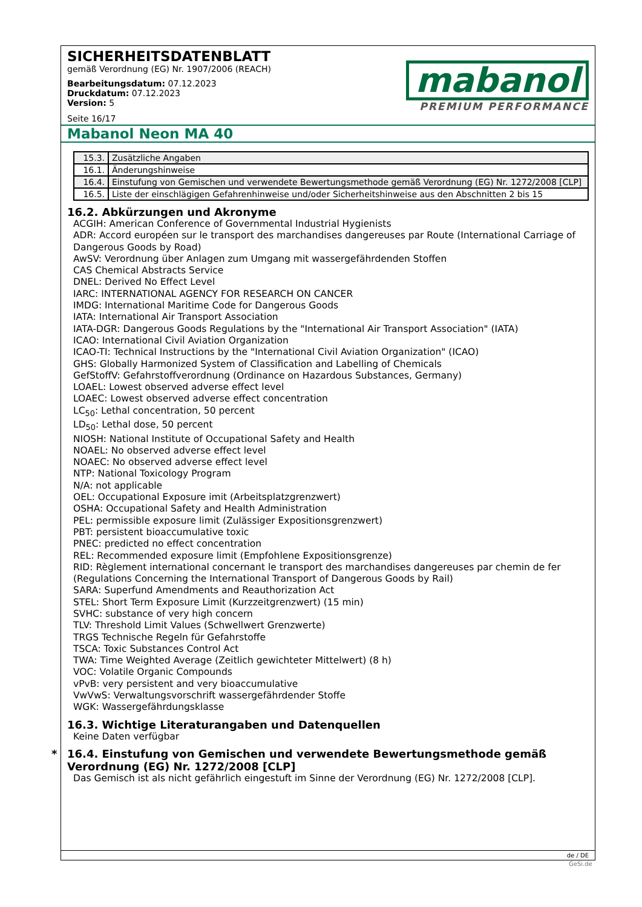SICHERHEITSDATENBLATT
gemäß Verordnung (EG) Nr. 1907/2006 (REACH)
Bearbeitungsdatum: 07.12.2023
Druckdatum: 07.12.2023
Version: 5
Seite 16/17
mabanol
PREMIUM PERFORMANCE
Mabanol Neon MA 40
| 15.3. | Zusätzliche Angaben |
| 16.1. | Änderungshinweise |
| 16.4. | Einstufung von Gemischen und verwendete Bewertungsmethode gemäß Verordnung (EG) Nr. 1272/2008 [CLP] |
| 16.5. | Liste der einschlägigen Gefahrenhinweise und/oder Sicherheitshinweise aus den Abschnitten 2 bis 15 |
16.2. Abkürzungen und Akronyme
ACGIH: American Conference of Governmental Industrial Hygienists
ADR: Accord européen sur le transport des marchandises dangereuses par Route (International Carriage of Dangerous Goods by Road)
AwSV: Verordnung über Anlagen zum Umgang mit wassergefährdenden Stoffen
CAS Chemical Abstracts Service
DNEL: Derived No Effect Level
IARC: INTERNATIONAL AGENCY FOR RESEARCH ON CANCER
IMDG: International Maritime Code for Dangerous Goods
IATA: International Air Transport Association
IATA-DGR: Dangerous Goods Regulations by the "International Air Transport Association" (IATA)
ICAO: International Civil Aviation Organization
ICAO-TI: Technical Instructions by the "International Civil Aviation Organization" (ICAO)
GHS: Globally Harmonized System of Classification and Labelling of Chemicals
GefStoffV: Gefahrstoffverordnung (Ordinance on Hazardous Substances, Germany)
LOAEL: Lowest observed adverse effect level
LOAEC: Lowest observed adverse effect concentration
LC<sub>50</sub>: Lethal concentration, 50 percent
LD<sub>50</sub>: Lethal dose, 50 percent
NIOSH: National Institute of Occupational Safety and Health
NOAEL: No observed adverse effect level
NOAEC: No observed adverse effect level
NTP: National Toxicology Program
N/A: not applicable
OEL: Occupational Exposure imit (Arbeitsplatzgrenzwert)
OSHA: Occupational Safety and Health Administration
PEL: permissible exposure limit (Zulässiger Expositionsgrenzwert)
PBT: persistent bioaccumulative toxic
PNEC: predicted no effect concentration
REL: Recommended exposure limit (Empfohlene Expositionsgrenze)
RID: Règlement international concernant le transport des marchandises dangereuses par chemin de fer (Regulations Concerning the International Transport of Dangerous Goods by Rail)
SARA: Superfund Amendments and Reauthorization Act
STEL: Short Term Exposure Limit (Kurzzeitgrenzwert) (15 min)
SVHC: substance of very high concern
TLV: Threshold Limit Values (Schwellwert Grenzwerte)
TRGS Technische Regeln für Gefahrstoffe
TSCA: Toxic Substances Control Act
TWA: Time Weighted Average (Zeitlich gewichteter Mittelwert) (8 h)
VOC: Volatile Organic Compounds
vPvB: very persistent and very bioaccumulative
VwVwS: Verwaltungsvorschrift wassergefährdender Stoffe
WGK: Wassergefährdungsklasse
16.3. Wichtige Literaturangaben und Datenquellen
Keine Daten verfügbar
* 16.4. Einstufung von Gemischen und verwendete Bewertungsmethode gemäß Verordnung (EG) Nr. 1272/2008 [CLP]
Das Gemisch ist als nicht gefährlich eingestuft im Sinne der Verordnung (EG) Nr. 1272/2008 [CLP].
de / DE
GeSi.de